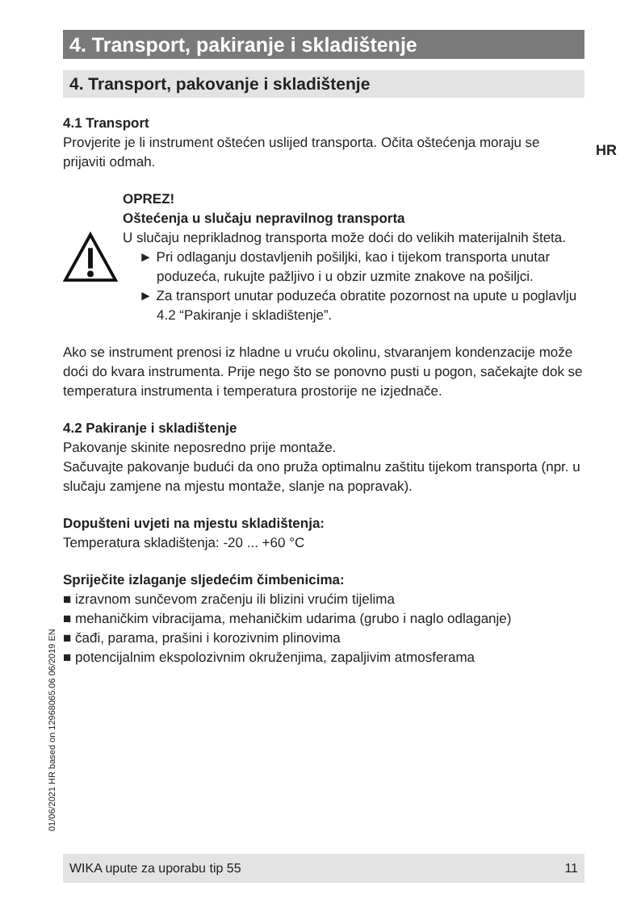HR
01/06/2021 HR based on 12968065.06 06/2019 EN
4. Transport, pakiranje i skladištenje
4. Transport, pakovanje i skladištenje
4.1 Transport
Provjerite je li instrument oštećen uslijed transporta. Očita oštećenja moraju se prijaviti odmah.
OPREZ!
Oštećenja u slučaju nepravilnog transporta
U slučaju neprikladnog transporta može doći do velikih materijalnih šteta.
► Pri odlaganju dostavljenih pošiljki, kao i tijekom transporta unutar poduzeća, rukujte pažljivo i u obzir uzmite znakove na pošiljci.
► Za transport unutar poduzeća obratite pozornost na upute u poglavlju 4.2 “Pakiranje i skladištenje”.
Ako se instrument prenosi iz hladne u vruću okolinu, stvaranjem kondenzacije može doći do kvara instrumenta. Prije nego što se ponovno pusti u pogon, sačekajte dok se temperatura instrumenta i temperatura prostorije ne izjednače.
4.2 Pakiranje i skladištenje
Pakovanje skinite neposredno prije montaže.
Sačuvajte pakovanje budući da ono pruža optimalnu zaštitu tijekom transporta (npr. u slučaju zamjene na mjestu montaže, slanje na popravak).
Dopušteni uvjeti na mjestu skladištenja:
Temperatura skladištenja: -20 ... +60 °C
Spriječite izlaganje sljedećim čimbenicima:
■ izravnom sunčevom zračenju ili blizini vrućim tijelima
■ mehaničkim vibracijama, mehaničkim udarima (grubo i naglo odlaganje)
■ čađi, parama, prašini i korozivnim plinovima
■ potencijalnim ekspolozivnim okruženjima, zapaljivim atmosferama
WIKA upute za uporabu tip 55 11